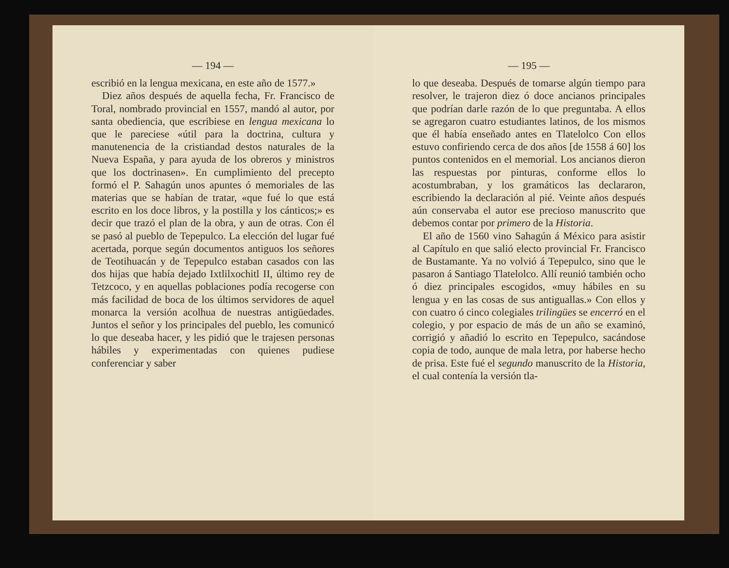— 194 —
escribió en la lengua mexicana, en este año de 1577.»
Diez años después de aquella fecha, Fr. Francisco de Toral, nombrado provincial en 1557, mandó al autor, por santa obediencia, que escribiese en lengua mexicana lo que le pareciese «útil para la doctrina, cultura y manutenencia de la cristiandad destos naturales de la Nueva España, y para ayuda de los obreros y ministros que los doctrinasen». En cumplimiento del precepto formó el P. Sahagún unos apuntes ó memoriales de las materias que se habían de tratar, «que fué lo que está escrito en los doce libros, y la postilla y los cánticos;» es decir que trazó el plan de la obra, y aun de otras. Con él se pasó al pueblo de Tepepulco. La elección del lugar fué acertada, porque según documentos antiguos los señores de Teotihuacán y de Tepepulco estaban casados con las dos hijas que había dejado Ixtlilxochitl II, último rey de Tetzcoco, y en aquellas poblaciones podía recogerse con más facilidad de boca de los últimos servidores de aquel monarca la versión acolhua de nuestras antigüedades. Juntos el señor y los principales del pueblo, les comunicó lo que deseaba hacer, y les pidió que le trajesen personas hábiles y experimentadas con quienes pudiese conferenciar y saber
— 195 —
lo que deseaba. Después de tomarse algún tiempo para resolver, le trajeron diez ó doce ancianos principales que podrían darle razón de lo que preguntaba. A ellos se agregaron cuatro estudiantes latinos, de los mismos que él había enseñado antes en Tlatelolco Con ellos estuvo confiriendo cerca de dos años [de 1558 á 60] los puntos contenidos en el memorial. Los ancianos dieron las respuestas por pinturas, conforme ellos lo acostumbraban, y los gramáticos las declararon, escribiendo la declaración al pié. Veinte años después aún conservaba el autor ese precioso manuscrito que debemos contar por primero de la Historia.
El año de 1560 vino Sahagún á México para asistir al Capítulo en que salió electo provincial Fr. Francisco de Bustamante. Ya no volvió á Tepepulco, sino que le pasaron á Santiago Tlatelolco. Allí reunió también ocho ó diez principales escogidos, «muy hábiles en su lengua y en las cosas de sus antiguallas.» Con ellos y con cuatro ó cinco colegiales trilingües se encerró en el colegio, y por espacio de más de un año se examinó, corrigió y añadió lo escrito en Tepepulco, sacándose copia de todo, aunque de mala letra, por haberse hecho de prisa. Este fué el segundo manuscrito de la Historia, el cual contenía la versión tla-